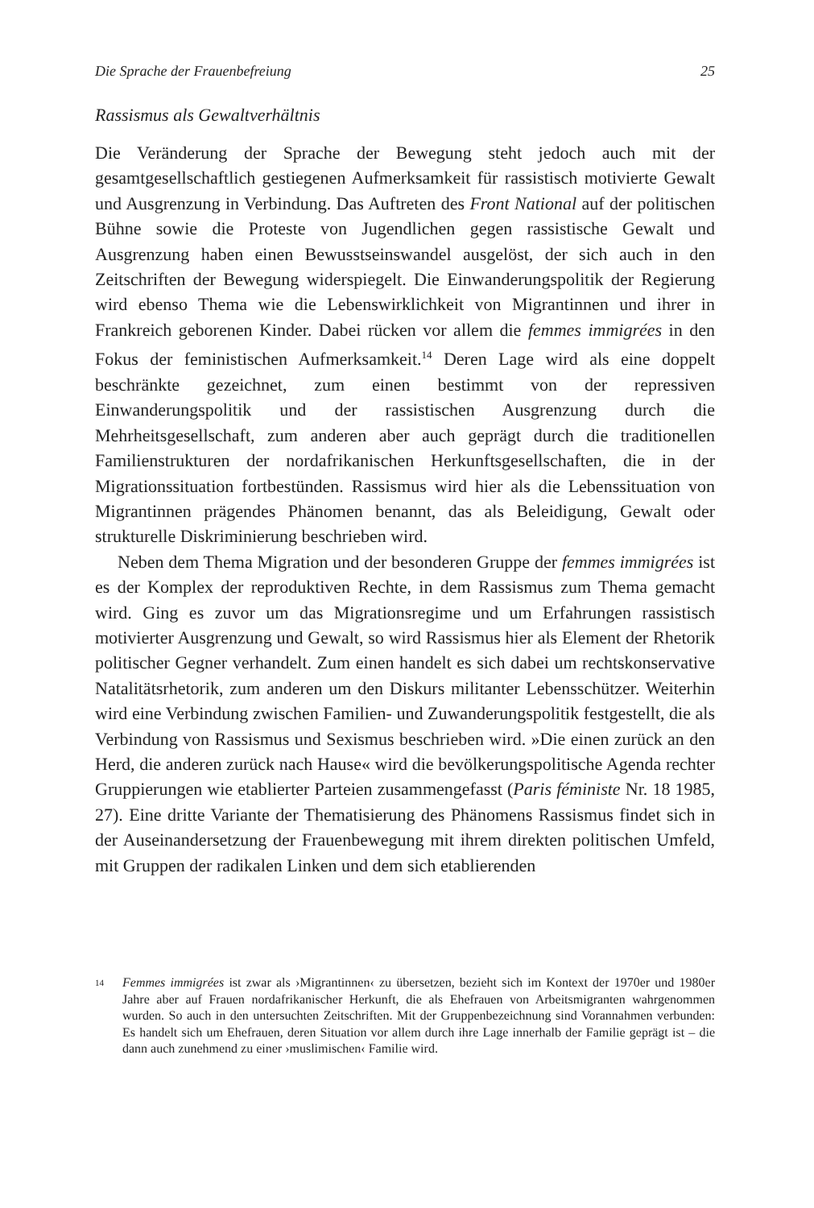Die Sprache der Frauenbefreiung 25
Rassismus als Gewaltverhältnis
Die Veränderung der Sprache der Bewegung steht jedoch auch mit der gesamtgesellschaftlich gestiegenen Aufmerksamkeit für rassistisch motivierte Gewalt und Ausgrenzung in Verbindung. Das Auftreten des Front National auf der politischen Bühne sowie die Proteste von Jugendlichen gegen rassistische Gewalt und Ausgrenzung haben einen Bewusstseinswandel ausgelöst, der sich auch in den Zeitschriften der Bewegung widerspiegelt. Die Einwanderungspolitik der Regierung wird ebenso Thema wie die Lebenswirklichkeit von Migrantinnen und ihrer in Frankreich geborenen Kinder. Dabei rücken vor allem die femmes immigrées in den Fokus der feministischen Aufmerksamkeit.<sup>14</sup> Deren Lage wird als eine doppelt beschränkte gezeichnet, zum einen bestimmt von der repressiven Einwanderungspolitik und der rassistischen Ausgrenzung durch die Mehrheitsgesellschaft, zum anderen aber auch geprägt durch die traditionellen Familienstrukturen der nordafrikanischen Herkunftsgesellschaften, die in der Migrationssituation fortbestünden. Rassismus wird hier als die Lebenssituation von Migrantinnen prägendes Phänomen benannt, das als Beleidigung, Gewalt oder strukturelle Diskriminierung beschrieben wird.
Neben dem Thema Migration und der besonderen Gruppe der femmes immigrées ist es der Komplex der reproduktiven Rechte, in dem Rassismus zum Thema gemacht wird. Ging es zuvor um das Migrationsregime und um Erfahrungen rassistisch motivierter Ausgrenzung und Gewalt, so wird Rassismus hier als Element der Rhetorik politischer Gegner verhandelt. Zum einen handelt es sich dabei um rechtskonservative Natalitätsrhetorik, zum anderen um den Diskurs militanter Lebensschützer. Weiterhin wird eine Verbindung zwischen Familien- und Zuwanderungspolitik festgestellt, die als Verbindung von Rassismus und Sexismus beschrieben wird. »Die einen zurück an den Herd, die anderen zurück nach Hause« wird die bevölkerungspolitische Agenda rechter Gruppierungen wie etablierter Parteien zusammengefasst (Paris féministe Nr. 18 1985, 27). Eine dritte Variante der Thematisierung des Phänomens Rassismus findet sich in der Auseinandersetzung der Frauenbewegung mit ihrem direkten politischen Umfeld, mit Gruppen der radikalen Linken und dem sich etablierenden
14 Femmes immigrées ist zwar als ›Migrantinnen‹ zu übersetzen, bezieht sich im Kontext der 1970er und 1980er Jahre aber auf Frauen nordafrikanischer Herkunft, die als Ehefrauen von Arbeitsmigranten wahrgenommen wurden. So auch in den untersuchten Zeitschriften. Mit der Gruppenbezeichnung sind Vorannahmen verbunden: Es handelt sich um Ehefrauen, deren Situation vor allem durch ihre Lage innerhalb der Familie geprägt ist – die dann auch zunehmend zu einer ›muslimischen‹ Familie wird.